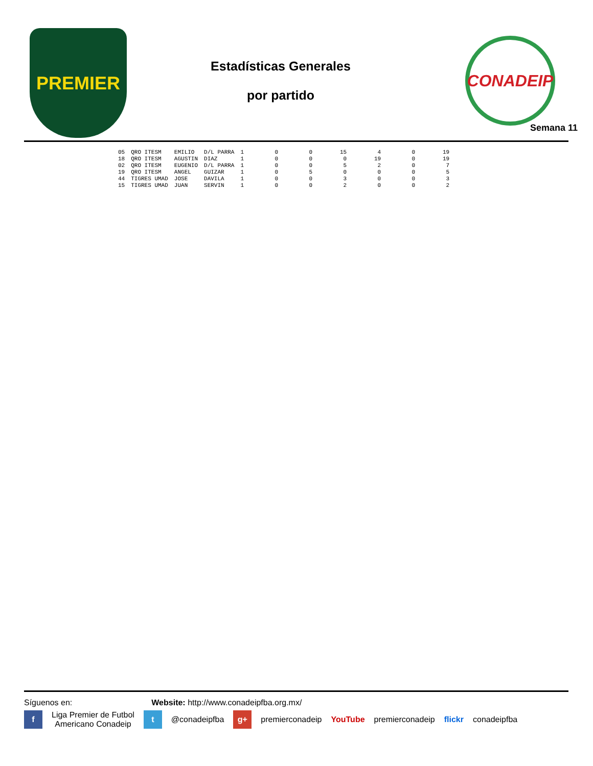PREMIER
Estadísticas Generales
por partido
CONADEIP
Semana 11
| 05 | QRO ITESM | EMILIO | D/L PARRA | 1 | 0 | 0 | 15 | 4 | 0 | 19 |
| 18 | QRO ITESM | AGUSTIN | DIAZ | 1 | 0 | 0 | 0 | 19 | 0 | 19 |
| 02 | QRO ITESM | EUGENIO | D/L PARRA | 1 | 0 | 0 | 5 | 2 | 0 | 7 |
| 19 | QRO ITESM | ANGEL | GUIZAR | 1 | 0 | 5 | 0 | 0 | 0 | 5 |
| 44 | TIGRES UMAD | JOSE | DAVILA | 1 | 0 | 0 | 3 | 0 | 0 | 3 |
| 15 | TIGRES UMAD | JUAN | SERVIN | 1 | 0 | 0 | 2 | 0 | 0 | 2 |
Síguenos en: Website: http://www.conadeipfba.org.mx/
f Liga Premier de Futbol
Americano Conadeip t @conadeipfba g+ premierconadeip YouTube premierconadeip flickr conadeipfba